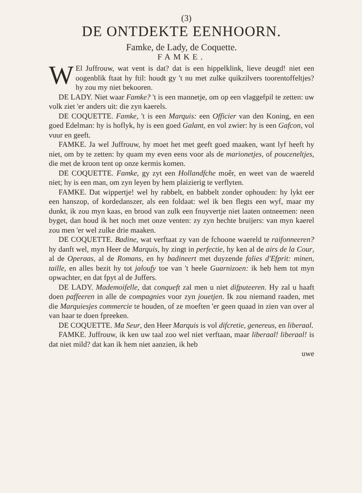(3)
DE ONTDEKTE EENHOORN.
Famke, de Lady, de Coquette.
FAMKE.
WEl Juffrouw, wat vent is dat? dat is een hippelklink, lieve deugd! niet een oogenblik ftaat hy ftil: houdt gy 't nu met zulke quikzilvers toorentoffeltjes? hy zou my niet bekooren.
DE LADY. Niet waar Famke? 't is een mannetje, om op een vlaggefpil te zetten: uw volk ziet 'er anders uit: die zyn kaerels.
DE COQUETTE. Famke, 't is een Marquis: een Officier van den Koning, en een goed Edelman: hy is hoflyk, hy is een goed Galant, en vol zwier: hy is een Gafcon, vol vuur en geeft.
FAMKE. Ja wel Juffrouw, hy moet het met geeft goed maaken, want lyf heeft hy niet, om by te zetten: hy quam my even eens voor als de marionetjes, of pouceneltjes, die met de kroon tent op onze kermis komen.
DE COQUETTE. Famke, gy zyt een Hollandfche moêr, en weet van de waereld niet; hy is een man, om zyn leyen by hem plaizierig te verflyten.
FAMKE. Dat wippertje! wel hy rabbelt, en babbelt zonder ophouden: hy lykt eer een hanszop, of kordedanszer, als een foldaat: wel ik ben flegts een wyf, maar my dunkt, ik zou myn kaas, en brood van zulk een fnuyvertje niet laaten ontneemen: neen byget, dan houd ik het noch met onze venten: zy zyn hechte bruijers: van myn kaerel zou men 'er wel zulke drie maaken.
DE COQUETTE. Badine, wat verftaat zy van de fchoone waereld te raifonneeren? hy danft wel, myn Heer de Marquis, hy zingt in perfectie, hy ken al de airs de la Cour, al de Operaas, al de Romans, en hy badineert met duyzende falies d'Efprit: minen, taille, en alles bezit hy tot jaloufy toe van 't heele Guarnizoen: ik heb hem tot myn opwachter, en dat fpyt al de Juffers.
DE LADY. Mademoifelle, dat conqueft zal men u niet difputeeren. Hy zal u haaft doen paffeeren in alle de compagnies voor zyn jouetjen. Ik zou niemand raaden, met die Marquiesjes commercie te houden, of ze moeften 'er geen quaad in zien van over al van haar te doen fpreeken.
DE COQUETTE. Ma Seur, den Heer Marquis is vol difcretie, genereus, en liberaal.
FAMKE. Juffrouw, ik ken uw taal zoo wel niet verftaan, maar liberaal! liberaal! is dat niet mild? dat kan ik hem niet aanzien, ik heb
uwe